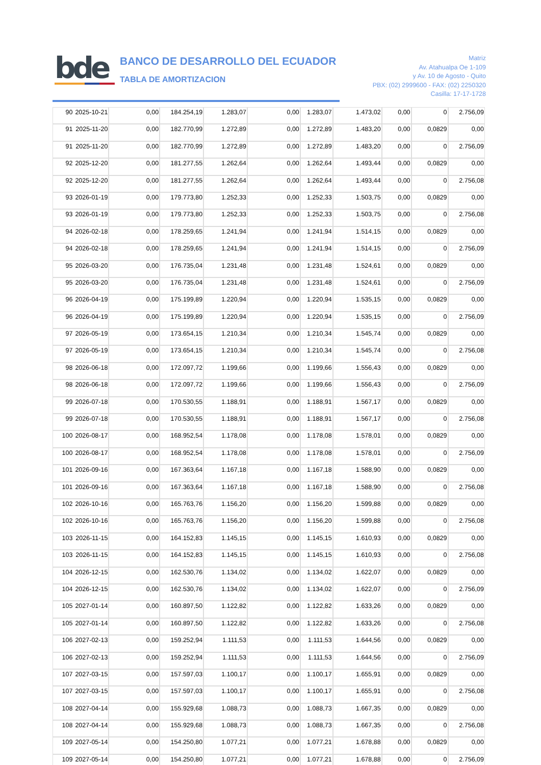bde
BANCO DE DESARROLLO DEL ECUADOR
TABLA DE AMORTIZACION
Matriz
Av. Atahualpa Oe 1-109
y Av. 10 de Agosto - Quito
PBX: (02) 2999600 - FAX: (02) 2250320
Casilla: 17-17-1728
| 90 | 2025-10-21 | 0,00 | 184.254,19 | 1.283,07 | 0,00 | 1.283,07 | 1.473,02 | 0,00 | 0 | 2.756,09 |
| 91 | 2025-11-20 | 0,00 | 182.770,99 | 1.272,89 | 0,00 | 1.272,89 | 1.483,20 | 0,00 | 0,0829 | 0,00 |
| 91 | 2025-11-20 | 0,00 | 182.770,99 | 1.272,89 | 0,00 | 1.272,89 | 1.483,20 | 0,00 | 0 | 2.756,09 |
| 92 | 2025-12-20 | 0,00 | 181.277,55 | 1.262,64 | 0,00 | 1.262,64 | 1.493,44 | 0,00 | 0,0829 | 0,00 |
| 92 | 2025-12-20 | 0,00 | 181.277,55 | 1.262,64 | 0,00 | 1.262,64 | 1.493,44 | 0,00 | 0 | 2.756,08 |
| 93 | 2026-01-19 | 0,00 | 179.773,80 | 1.252,33 | 0,00 | 1.252,33 | 1.503,75 | 0,00 | 0,0829 | 0,00 |
| 93 | 2026-01-19 | 0,00 | 179.773,80 | 1.252,33 | 0,00 | 1.252,33 | 1.503,75 | 0,00 | 0 | 2.756,08 |
| 94 | 2026-02-18 | 0,00 | 178.259,65 | 1.241,94 | 0,00 | 1.241,94 | 1.514,15 | 0,00 | 0,0829 | 0,00 |
| 94 | 2026-02-18 | 0,00 | 178.259,65 | 1.241,94 | 0,00 | 1.241,94 | 1.514,15 | 0,00 | 0 | 2.756,09 |
| 95 | 2026-03-20 | 0,00 | 176.735,04 | 1.231,48 | 0,00 | 1.231,48 | 1.524,61 | 0,00 | 0,0829 | 0,00 |
| 95 | 2026-03-20 | 0,00 | 176.735,04 | 1.231,48 | 0,00 | 1.231,48 | 1.524,61 | 0,00 | 0 | 2.756,09 |
| 96 | 2026-04-19 | 0,00 | 175.199,89 | 1.220,94 | 0,00 | 1.220,94 | 1.535,15 | 0,00 | 0,0829 | 0,00 |
| 96 | 2026-04-19 | 0,00 | 175.199,89 | 1.220,94 | 0,00 | 1.220,94 | 1.535,15 | 0,00 | 0 | 2.756,09 |
| 97 | 2026-05-19 | 0,00 | 173.654,15 | 1.210,34 | 0,00 | 1.210,34 | 1.545,74 | 0,00 | 0,0829 | 0,00 |
| 97 | 2026-05-19 | 0,00 | 173.654,15 | 1.210,34 | 0,00 | 1.210,34 | 1.545,74 | 0,00 | 0 | 2.756,08 |
| 98 | 2026-06-18 | 0,00 | 172.097,72 | 1.199,66 | 0,00 | 1.199,66 | 1.556,43 | 0,00 | 0,0829 | 0,00 |
| 98 | 2026-06-18 | 0,00 | 172.097,72 | 1.199,66 | 0,00 | 1.199,66 | 1.556,43 | 0,00 | 0 | 2.756,09 |
| 99 | 2026-07-18 | 0,00 | 170.530,55 | 1.188,91 | 0,00 | 1.188,91 | 1.567,17 | 0,00 | 0,0829 | 0,00 |
| 99 | 2026-07-18 | 0,00 | 170.530,55 | 1.188,91 | 0,00 | 1.188,91 | 1.567,17 | 0,00 | 0 | 2.756,08 |
| 100 | 2026-08-17 | 0,00 | 168.952,54 | 1.178,08 | 0,00 | 1.178,08 | 1.578,01 | 0,00 | 0,0829 | 0,00 |
| 100 | 2026-08-17 | 0,00 | 168.952,54 | 1.178,08 | 0,00 | 1.178,08 | 1.578,01 | 0,00 | 0 | 2.756,09 |
| 101 | 2026-09-16 | 0,00 | 167.363,64 | 1.167,18 | 0,00 | 1.167,18 | 1.588,90 | 0,00 | 0,0829 | 0,00 |
| 101 | 2026-09-16 | 0,00 | 167.363,64 | 1.167,18 | 0,00 | 1.167,18 | 1.588,90 | 0,00 | 0 | 2.756,08 |
| 102 | 2026-10-16 | 0,00 | 165.763,76 | 1.156,20 | 0,00 | 1.156,20 | 1.599,88 | 0,00 | 0,0829 | 0,00 |
| 102 | 2026-10-16 | 0,00 | 165.763,76 | 1.156,20 | 0,00 | 1.156,20 | 1.599,88 | 0,00 | 0 | 2.756,08 |
| 103 | 2026-11-15 | 0,00 | 164.152,83 | 1.145,15 | 0,00 | 1.145,15 | 1.610,93 | 0,00 | 0,0829 | 0,00 |
| 103 | 2026-11-15 | 0,00 | 164.152,83 | 1.145,15 | 0,00 | 1.145,15 | 1.610,93 | 0,00 | 0 | 2.756,08 |
| 104 | 2026-12-15 | 0,00 | 162.530,76 | 1.134,02 | 0,00 | 1.134,02 | 1.622,07 | 0,00 | 0,0829 | 0,00 |
| 104 | 2026-12-15 | 0,00 | 162.530,76 | 1.134,02 | 0,00 | 1.134,02 | 1.622,07 | 0,00 | 0 | 2.756,09 |
| 105 | 2027-01-14 | 0,00 | 160.897,50 | 1.122,82 | 0,00 | 1.122,82 | 1.633,26 | 0,00 | 0,0829 | 0,00 |
| 105 | 2027-01-14 | 0,00 | 160.897,50 | 1.122,82 | 0,00 | 1.122,82 | 1.633,26 | 0,00 | 0 | 2.756,08 |
| 106 | 2027-02-13 | 0,00 | 159.252,94 | 1.111,53 | 0,00 | 1.111,53 | 1.644,56 | 0,00 | 0,0829 | 0,00 |
| 106 | 2027-02-13 | 0,00 | 159.252,94 | 1.111,53 | 0,00 | 1.111,53 | 1.644,56 | 0,00 | 0 | 2.756,09 |
| 107 | 2027-03-15 | 0,00 | 157.597,03 | 1.100,17 | 0,00 | 1.100,17 | 1.655,91 | 0,00 | 0,0829 | 0,00 |
| 107 | 2027-03-15 | 0,00 | 157.597,03 | 1.100,17 | 0,00 | 1.100,17 | 1.655,91 | 0,00 | 0 | 2.756,08 |
| 108 | 2027-04-14 | 0,00 | 155.929,68 | 1.088,73 | 0,00 | 1.088,73 | 1.667,35 | 0,00 | 0,0829 | 0,00 |
| 108 | 2027-04-14 | 0,00 | 155.929,68 | 1.088,73 | 0,00 | 1.088,73 | 1.667,35 | 0,00 | 0 | 2.756,08 |
| 109 | 2027-05-14 | 0,00 | 154.250,80 | 1.077,21 | 0,00 | 1.077,21 | 1.678,88 | 0,00 | 0,0829 | 0,00 |
| 109 | 2027-05-14 | 0,00 | 154.250,80 | 1.077,21 | 0,00 | 1.077,21 | 1.678,88 | 0,00 | 0 | 2.756,09 |